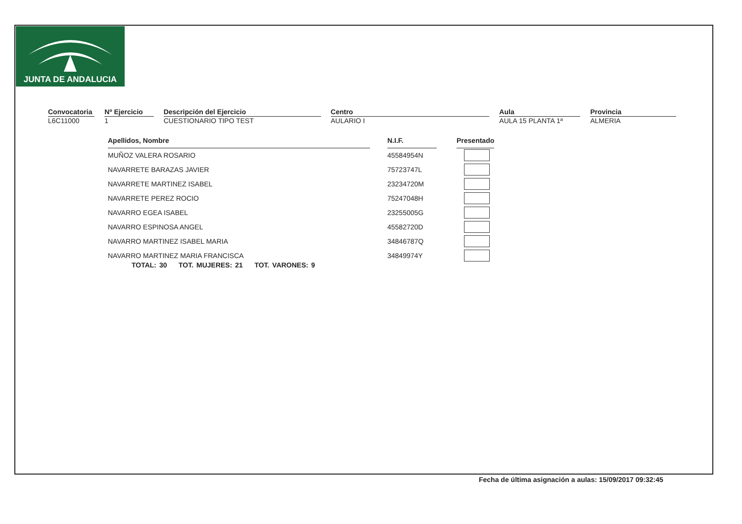JUNTA DE ANDALUCIA
Convocatoria
L6C11000
Nº Ejercicio
1
Descripción del Ejercicio
CUESTIONARIO TIPO TEST
Centro
AULARIO I
Aula
AULA 15 PLANTA 1ª
Provincia
ALMERIA
| Apellidos, Nombre | | N.I.F. | | Presentado |
| MUÑOZ VALERA ROSARIO | | 45584954N | | |
| NAVARRETE BARAZAS JAVIER | | 75723747L | | |
| NAVARRETE MARTINEZ ISABEL | | 23234720M | | |
| NAVARRETE PEREZ ROCIO | | 75247048H | | |
| NAVARRO EGEA ISABEL | | 23255005G | | |
| NAVARRO ESPINOSA ANGEL | | 45582720D | | |
| NAVARRO MARTINEZ ISABEL MARIA | | 34846787Q | | |
| NAVARRO MARTINEZ MARIA FRANCISCA | | 34849974Y | | |
TOTAL: 30 TOT. MUJERES: 21 TOT. VARONES: 9
Fecha de última asignación a aulas: 15/09/2017 09:32:45